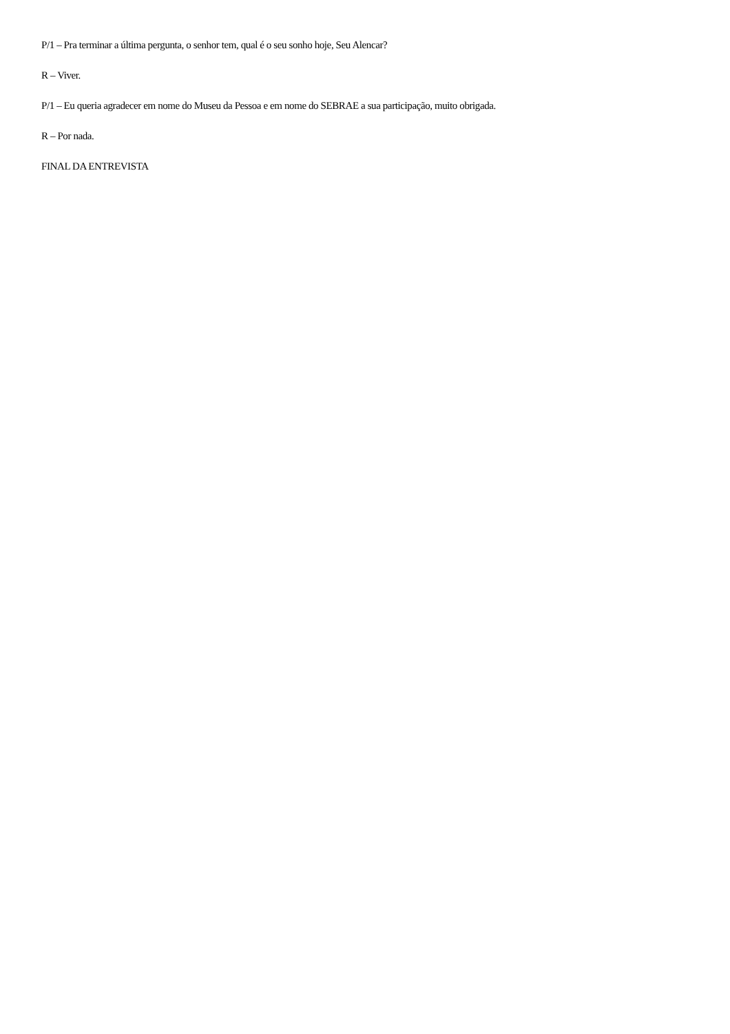P/1 – Pra terminar a última pergunta, o senhor tem, qual é o seu sonho hoje, Seu Alencar?
R – Viver.
P/1 – Eu queria agradecer em nome do Museu da Pessoa e em nome do SEBRAE a sua participação, muito obrigada.
R – Por nada.
FINAL DA ENTREVISTA